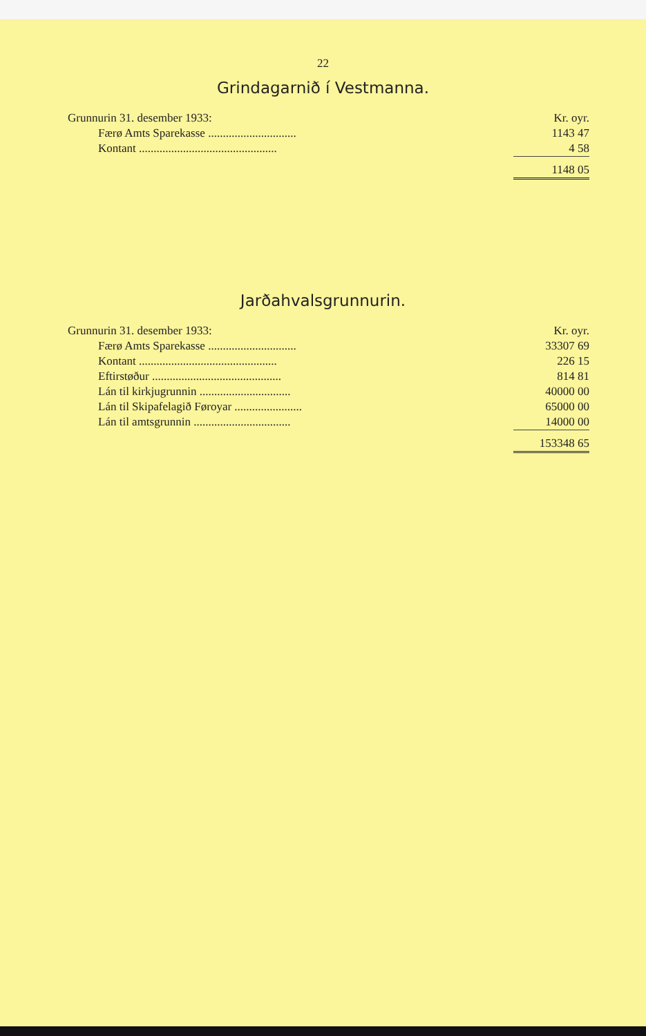22
Grindagarnið í Vestmanna.
| Grunnurin 31. desember 1933: | Kr. oyr. |
| Færø Amts Sparekasse .............................. | 1143 47 |
| Kontant ............................................... | 4 58 |
| | 1148 05 |
Jarðahvalsgrunnurin.
| Grunnurin 31. desember 1933: | Kr. oyr. |
| Færø Amts Sparekasse .............................. | 33307 69 |
| Kontant ............................................... | 226 15 |
| Eftirstøður ............................................ | 814 81 |
| Lán til kirkjugrunnin ............................... | 40000 00 |
| Lán til Skipafelagið Føroyar ....................... | 65000 00 |
| Lán til amtsgrunnin ................................. | 14000 00 |
| | 153348 65 |